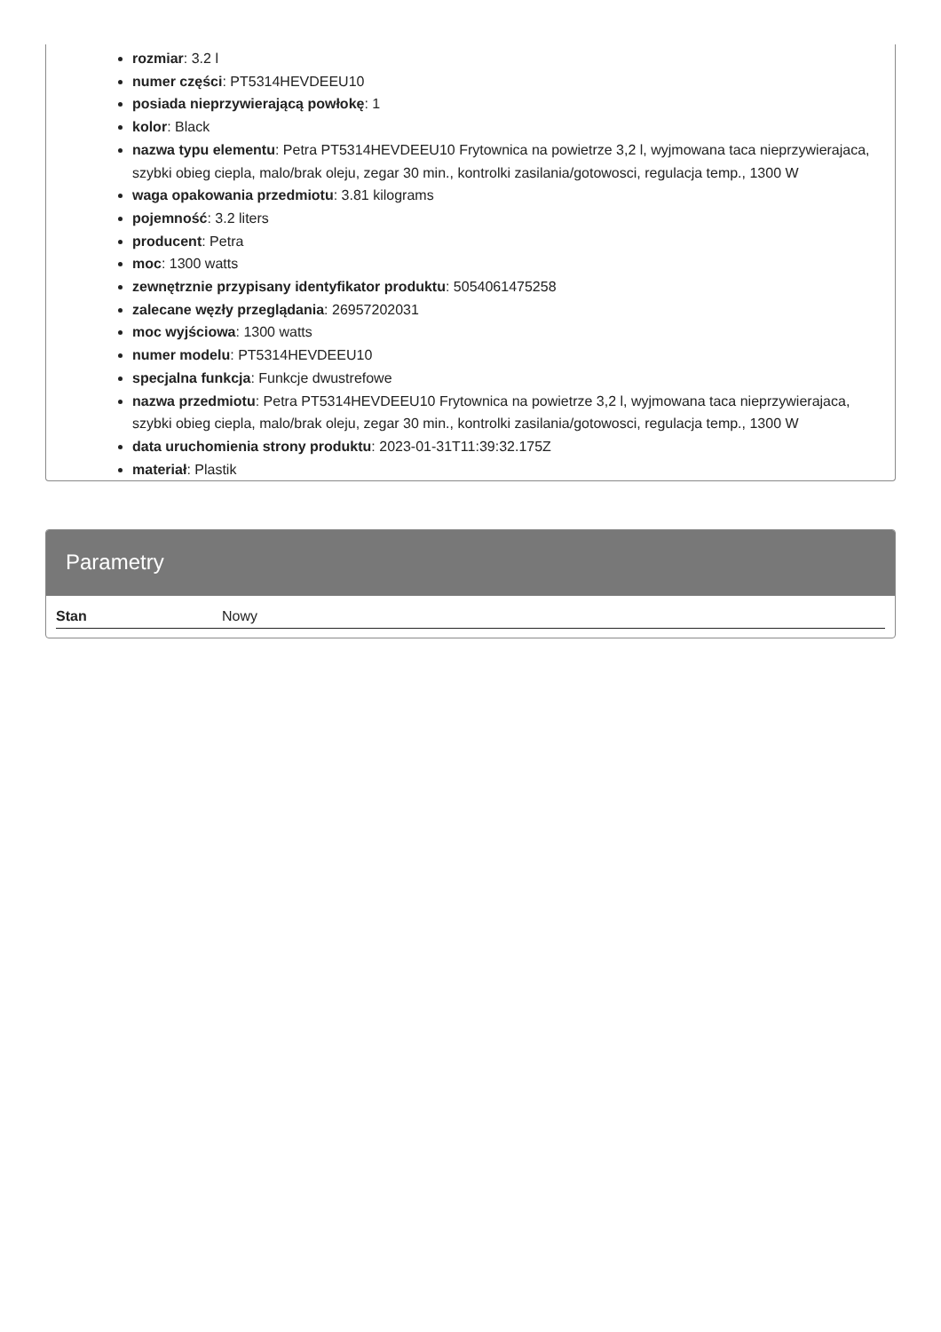rozmiar: 3.2 l
numer części: PT5314HEVDEEU10
posiada nieprzywierającą powłokę: 1
kolor: Black
nazwa typu elementu: Petra PT5314HEVDEEU10 Frytownica na powietrze 3,2 l, wyjmowana taca nieprzywierajaca, szybki obieg ciepla, malo/brak oleju, zegar 30 min., kontrolki zasilania/gotowosci, regulacja temp., 1300 W
waga opakowania przedmiotu: 3.81 kilograms
pojemność: 3.2 liters
producent: Petra
moc: 1300 watts
zewnętrznie przypisany identyfikator produktu: 5054061475258
zalecane węzły przeglądania: 26957202031
moc wyjściowa: 1300 watts
numer modelu: PT5314HEVDEEU10
specjalna funkcja: Funkcje dwustrefowe
nazwa przedmiotu: Petra PT5314HEVDEEU10 Frytownica na powietrze 3,2 l, wyjmowana taca nieprzywierajaca, szybki obieg ciepla, malo/brak oleju, zegar 30 min., kontrolki zasilania/gotowosci, regulacja temp., 1300 W
data uruchomienia strony produktu: 2023-01-31T11:39:32.175Z
materiał: Plastik
Parametry
| Stan | Nowy |